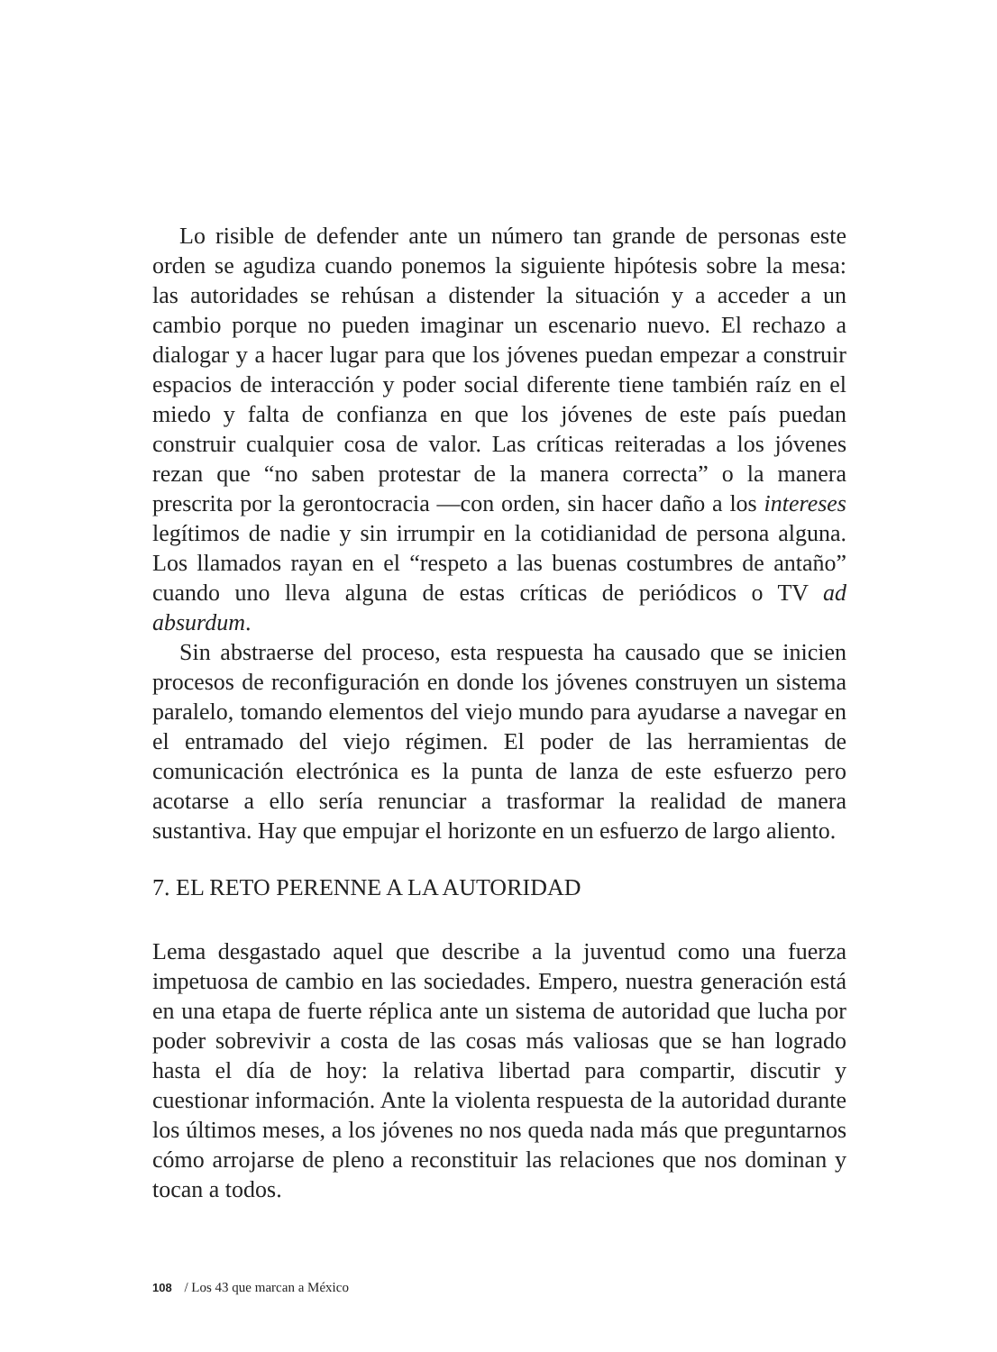Lo risible de defender ante un número tan grande de personas este orden se agudiza cuando ponemos la siguiente hipótesis sobre la mesa: las autoridades se rehúsan a distender la situación y a acceder a un cambio porque no pueden imaginar un escenario nuevo. El rechazo a dialogar y a hacer lugar para que los jóvenes puedan empezar a construir espacios de interacción y poder social diferente tiene también raíz en el miedo y falta de confianza en que los jóvenes de este país puedan construir cualquier cosa de valor. Las críticas reiteradas a los jóvenes rezan que “no saben protestar de la manera correcta” o la manera prescrita por la gerontocracia —con orden, sin hacer daño a los intereses legítimos de nadie y sin irrumpir en la cotidianidad de persona alguna. Los llamados rayan en el “respeto a las buenas costumbres de antaño” cuando uno lleva alguna de estas críticas de periódicos o TV ad absurdum.
Sin abstraerse del proceso, esta respuesta ha causado que se inicien procesos de reconfiguración en donde los jóvenes construyen un sistema paralelo, tomando elementos del viejo mundo para ayudarse a navegar en el entramado del viejo régimen. El poder de las herramientas de comunicación electrónica es la punta de lanza de este esfuerzo pero acotarse a ello sería renunciar a trasformar la realidad de manera sustantiva. Hay que empujar el horizonte en un esfuerzo de largo aliento.
7. EL RETO PERENNE A LA AUTORIDAD
Lema desgastado aquel que describe a la juventud como una fuerza impetuosa de cambio en las sociedades. Empero, nuestra generación está en una etapa de fuerte réplica ante un sistema de autoridad que lucha por poder sobrevivir a costa de las cosas más valiosas que se han logrado hasta el día de hoy: la relativa libertad para compartir, discutir y cuestionar información. Ante la violenta respuesta de la autoridad durante los últimos meses, a los jóvenes no nos queda nada más que preguntarnos cómo arrojarse de pleno a reconstituir las relaciones que nos dominan y tocan a todos.
108 / Los 43 que marcan a México